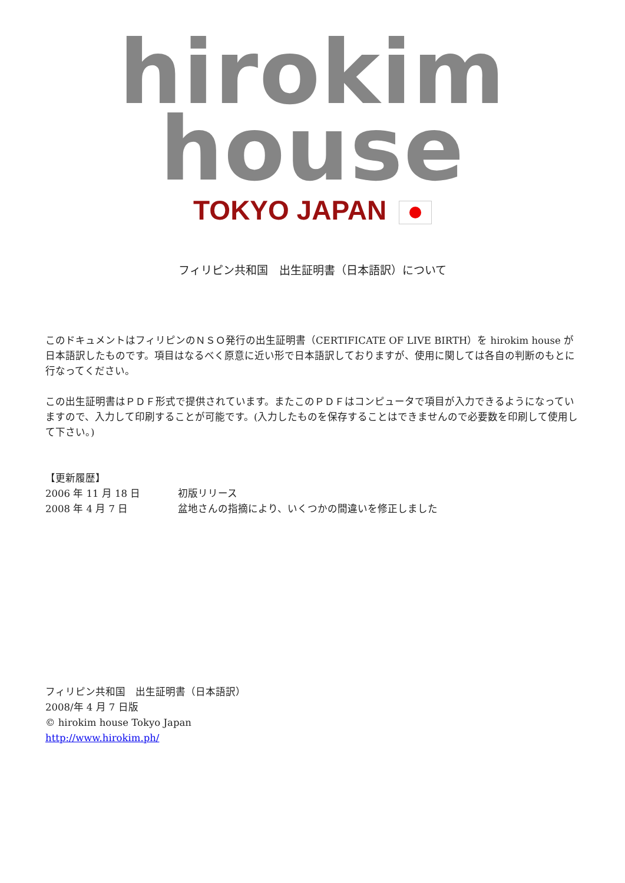hirokim house
TOKYO JAPAN
フィリピン共和国　出生証明書（日本語訳）について
このドキュメントはフィリピンのＮＳＯ発行の出生証明書（CERTIFICATE OF LIVE BIRTH）を hirokim house が日本語訳したものです。項目はなるべく原意に近い形で日本語訳しておりますが、使用に関しては各自の判断のもとに行なってください。
この出生証明書はＰＤＦ形式で提供されています。またこのＰＤＦはコンピュータで項目が入力できるようになっていますので、入力して印刷することが可能です。(入力したものを保存することはできませんので必要数を印刷して使用して下さい。)
【更新履歴】
| 2006 年 11 月 18 日 | 初版リリース |
| 2008 年 4 月 7 日 | 盆地さんの指摘により、いくつかの間違いを修正しました |
フィリピン共和国　出生証明書（日本語訳）
2008/年 4 月 7 日版
© hirokim house Tokyo Japan
http://www.hirokim.ph/